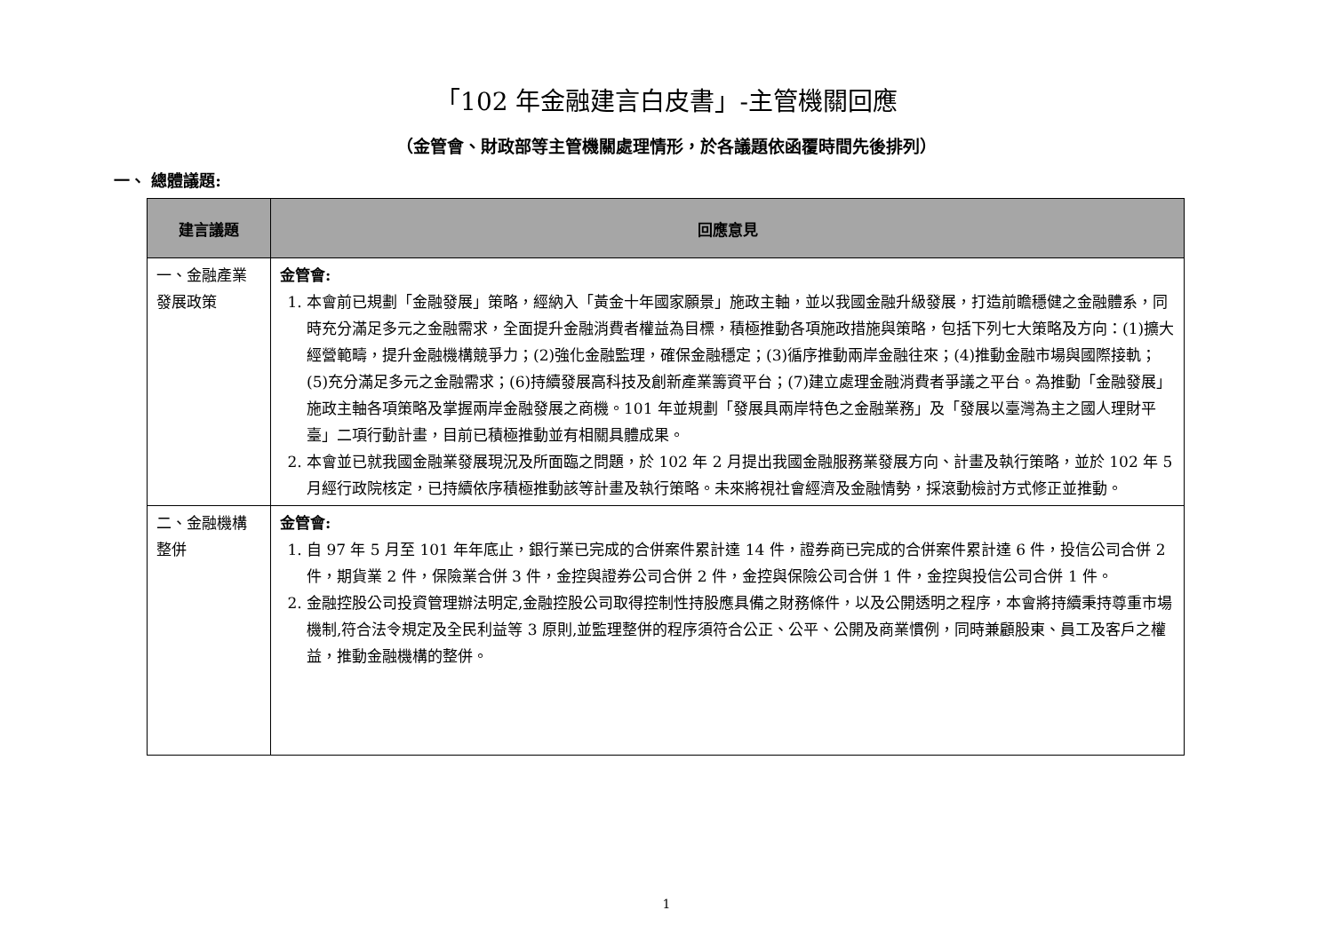「102 年金融建言白皮書」-主管機關回應
（金管會、財政部等主管機關處理情形，於各議題依函覆時間先後排列）
一、 總體議題:
| 建言議題 | 回應意見 |
| --- | --- |
| 一、金融產業發展政策 | 金管會: 1. 本會前已規劃「金融發展」策略，經納入「黃金十年國家願景」施政主軸，並以我國金融升級發展，打造前瞻穩健之金融體系，同時充分滿足多元之金融需求，全面提升金融消費者權益為目標，積極推動各項施政措施與策略，包括下列七大策略及方向：(1)擴大經營範疇，提升金融機構競爭力；(2)強化金融監理，確保金融穩定；(3)循序推動兩岸金融往來；(4)推動金融市場與國際接軌；(5)充分滿足多元之金融需求；(6)持續發展高科技及創新產業籌資平台；(7)建立處理金融消費者爭議之平台。為推動「金融發展」施政主軸各項策略及掌握兩岸金融發展之商機。101 年並規劃「發展具兩岸特色之金融業務」及「發展以臺灣為主之國人理財平臺」二項行動計畫，目前已積極推動並有相關具體成果。 2. 本會並已就我國金融業發展現況及所面臨之問題，於 102 年 2 月提出我國金融服務業發展方向、計畫及執行策略，並於 102 年 5 月經行政院核定，已持續依序積極推動該等計畫及執行策略。未來將視社會經濟及金融情勢，採滾動檢討方式修正並推動。 |
| 二、金融機構整併 | 金管會: 1. 自 97 年 5 月至 101 年年底止，銀行業已完成的合併案件累計達 14 件，證券商已完成的合併案件累計達 6 件，投信公司合併 2 件，期貨業 2 件，保險業合併 3 件，金控與證券公司合併 2 件，金控與保險公司合併 1 件，金控與投信公司合併 1 件。 2. 金融控股公司投資管理辦法明定,金融控股公司取得控制性持股應具備之財務條件，以及公開透明之程序，本會將持續秉持尊重市場機制,符合法令規定及全民利益等 3 原則,並監理整併的程序須符合公正、公平、公開及商業慣例，同時兼顧股東、員工及客戶之權益，推動金融機構的整併。 |
1